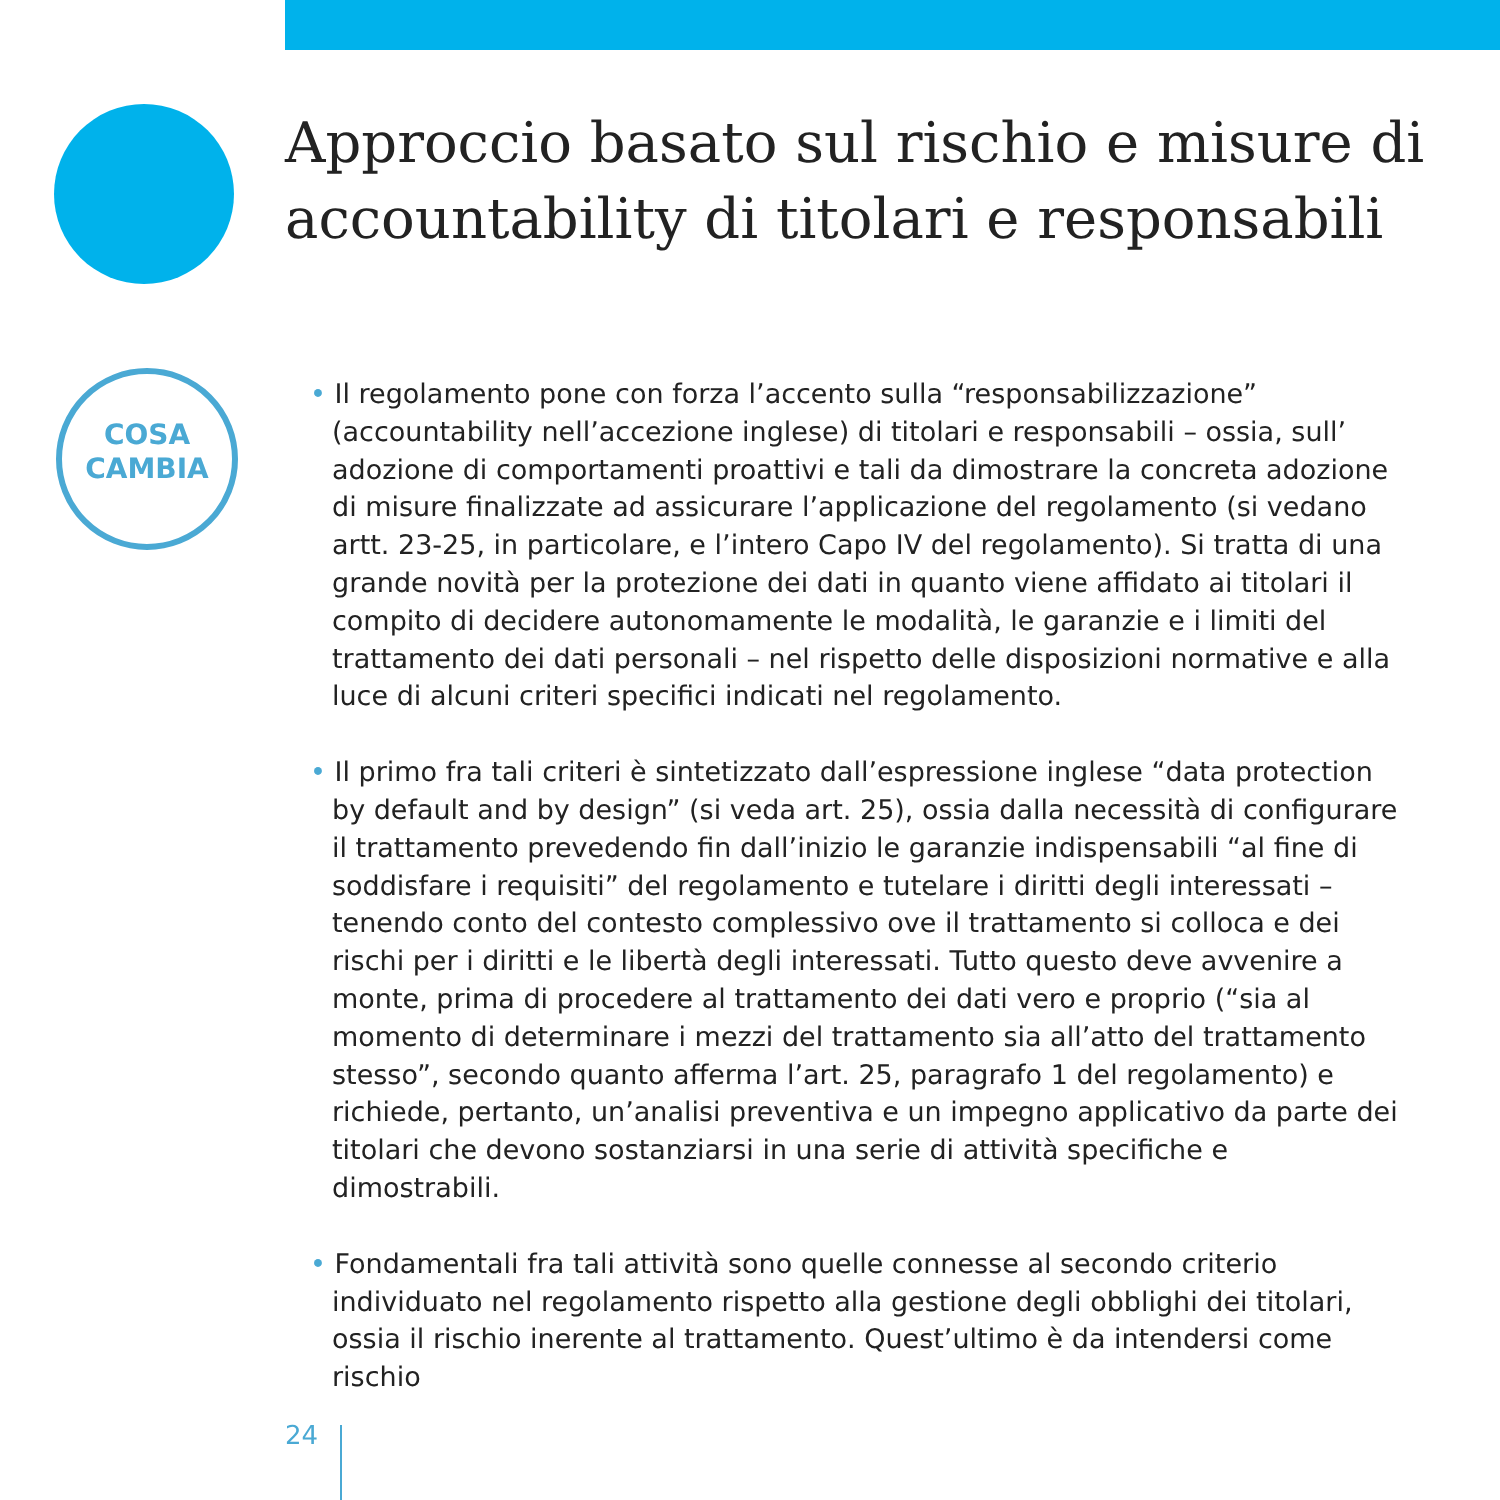Approccio basato sul rischio e misure di accountability di titolari e responsabili
COSA
CAMBIA
• Il regolamento pone con forza l’accento sulla “responsabilizzazione” (accountability nell’accezione inglese) di titolari e responsabili – ossia, sull’ adozione di comportamenti proattivi e tali da dimostrare la concreta adozione di misure finalizzate ad assicurare l’applicazione del regolamento (si vedano artt. 23-25, in particolare, e l’intero Capo IV del regolamento). Si tratta di una grande novità per la protezione dei dati in quanto viene affidato ai titolari il compito di decidere autonomamente le modalità, le garanzie e i limiti del trattamento dei dati personali – nel rispetto delle disposizioni normative e alla luce di alcuni criteri specifici indicati nel regolamento.
• Il primo fra tali criteri è sintetizzato dall’espressione inglese “data protection by default and by design” (si veda art. 25), ossia dalla necessità di configurare il trattamento prevedendo fin dall’inizio le garanzie indispensabili “al fine di soddisfare i requisiti” del regolamento e tutelare i diritti degli interessati – tenendo conto del contesto complessivo ove il trattamento si colloca e dei rischi per i diritti e le libertà degli interessati. Tutto questo deve avvenire a monte, prima di procedere al trattamento dei dati vero e proprio (“sia al momento di determinare i mezzi del trattamento sia all’atto del trattamento stesso”, secondo quanto afferma l’art. 25, paragrafo 1 del regolamento) e richiede, pertanto, un’analisi preventiva e un impegno applicativo da parte dei titolari che devono sostanziarsi in una serie di attività specifiche e dimostrabili.
• Fondamentali fra tali attività sono quelle connesse al secondo criterio individuato nel regolamento rispetto alla gestione degli obblighi dei titolari, ossia il rischio inerente al trattamento. Quest’ultimo è da intendersi come rischio
24